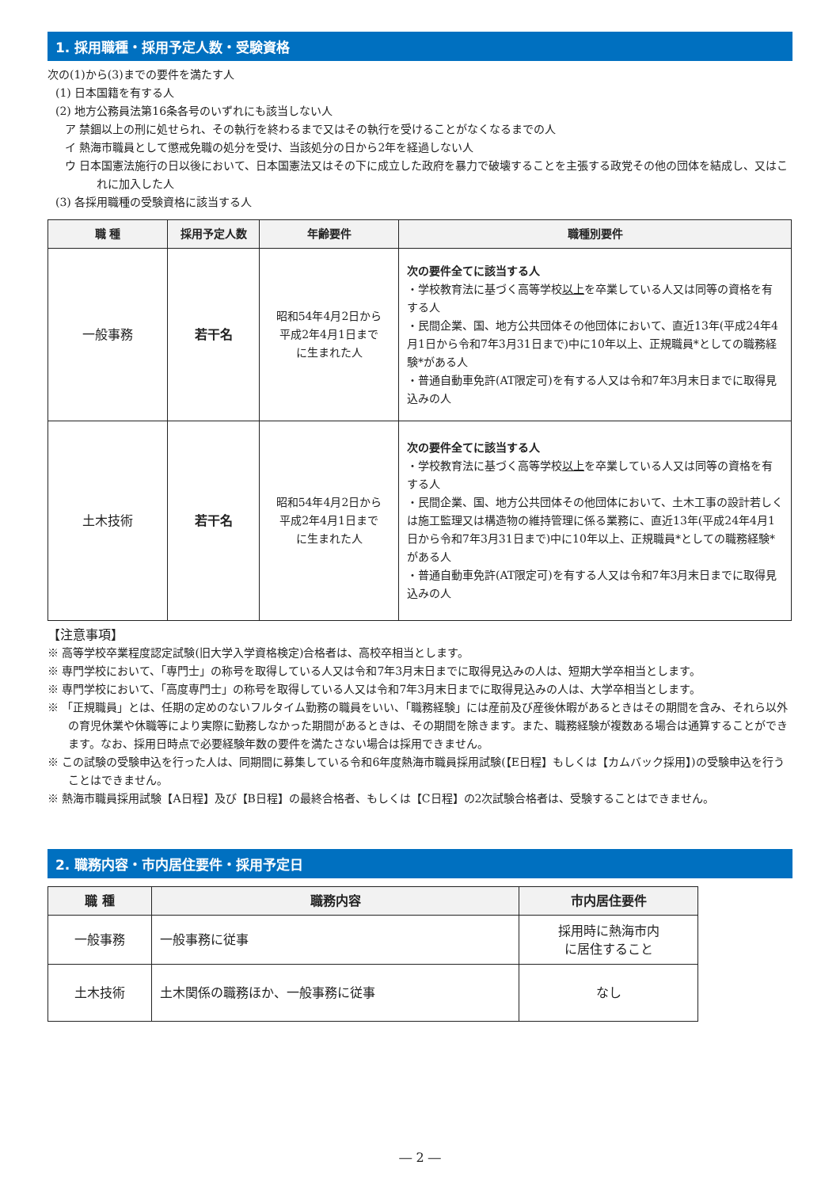1. 採用職種・採用予定人数・受験資格
次の(1)から(3)までの要件を満たす人
(1) 日本国籍を有する人
(2) 地方公務員法第16条各号のいずれにも該当しない人
ア 禁錮以上の刑に処せられ、その執行を終わるまで又はその執行を受けることがなくなるまでの人
イ 熱海市職員として懲戒免職の処分を受け、当該処分の日から2年を経過しない人
ウ 日本国憲法施行の日以後において、日本国憲法又はその下に成立した政府を暴力で破壊することを主張する政党その他の団体を結成し、又はこれに加入した人
(3) 各採用職種の受験資格に該当する人
| 職 種 | 採用予定人数 | 年齢要件 | 職種別要件 |
| --- | --- | --- | --- |
| 一般事務 | 若干名 | 昭和54年4月2日から 平成2年4月1日まで に生まれた人 | 次の要件全てに該当する人 ・学校教育法に基づく高等学校 以上 を卒業している人又は同等の資格を有する人 ・民間企業、国、地方公共団体その他団体において、直近13年(平成24年4月1日から令和7年3月31日まで)中に10年以上、正規職員*としての職務経験*がある人 ・普通自動車免許(AT限定可)を有する人又は令和7年3月末日までに取得見込みの人 |
| 土木技術 | 若干名 | 昭和54年4月2日から 平成2年4月1日まで に生まれた人 | 次の要件全てに該当する人 ・学校教育法に基づく高等学校 以上 を卒業している人又は同等の資格を有する人 ・民間企業、国、地方公共団体その他団体において、土木工事の設計若しくは施工監理又は構造物の維持管理に係る業務に、直近13年(平成24年4月1日から令和7年3月31日まで)中に10年以上、正規職員*としての職務経験*がある人 ・普通自動車免許(AT限定可)を有する人又は令和7年3月末日までに取得見込みの人 |
【注意事項】
※ 高等学校卒業程度認定試験(旧大学入学資格検定)合格者は、高校卒相当とします。
※ 専門学校において、「専門士」の称号を取得している人又は令和7年3月末日までに取得見込みの人は、短期大学卒相当とします。
※ 専門学校において、「高度専門士」の称号を取得している人又は令和7年3月末日までに取得見込みの人は、大学卒相当とします。
※ 「正規職員」とは、任期の定めのないフルタイム勤務の職員をいい、「職務経験」には産前及び産後休暇があるときはその期間を含み、それら以外の育児休業や休職等により実際に勤務しなかった期間があるときは、その期間を除きます。また、職務経験が複数ある場合は通算することができます。なお、採用日時点で必要経験年数の要件を満たさない場合は採用できません。
※ この試験の受験申込を行った人は、同期間に募集している令和6年度熱海市職員採用試験(【E日程】もしくは【カムバック採用】)の受験申込を行うことはできません。
※ 熱海市職員採用試験【A日程】及び【B日程】の最終合格者、もしくは【C日程】の2次試験合格者は、受験することはできません。
2. 職務内容・市内居住要件・採用予定日
| 職 種 | 職務内容 | 市内居住要件 |
| --- | --- | --- |
| 一般事務 | 一般事務に従事 | 採用時に熱海市内 に居住すること |
| 土木技術 | 土木関係の職務ほか、一般事務に従事 | なし |
― 2 ―